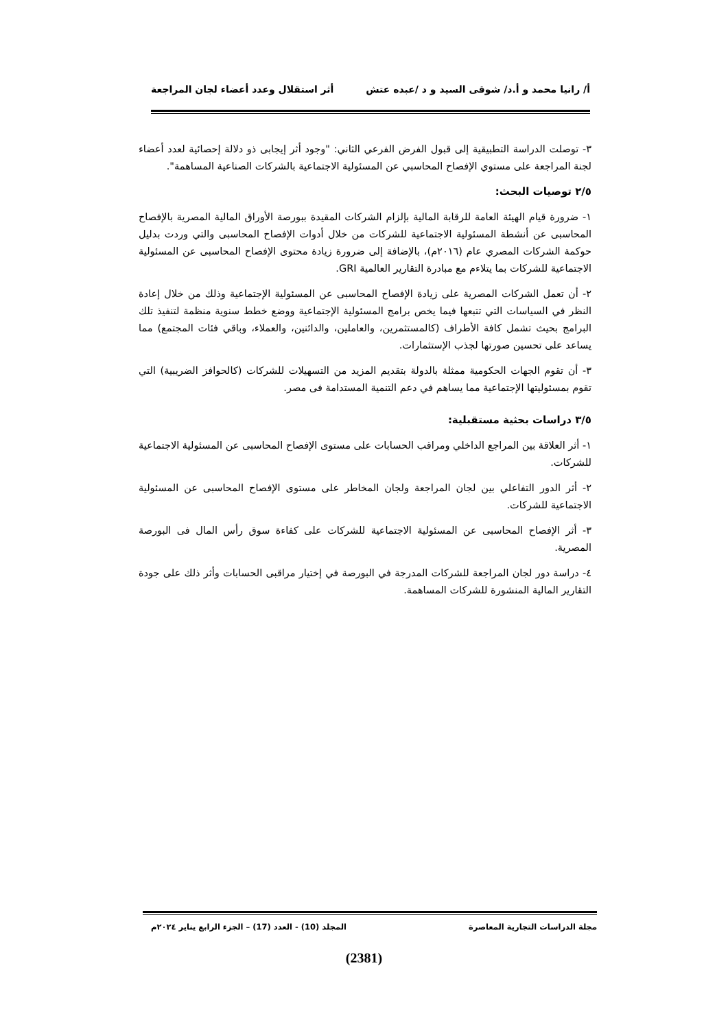أ/ رانيا محمد و أ.د/ شوقى السيد و د /عبده عتش أثر استقلال وعدد أعضاء لجان المراجعة
٣- توصلت الدراسة التطبيقية إلى قبول الفرض الفرعي الثاني: "وجود أثر إيجابى ذو دلالة إحصائية لعدد أعضاء لجنة المراجعة على مستوي الإفصاح المحاسبي عن المسئولية الاجتماعية بالشركات الصناعية المساهمة".
٢/٥ توصيات البحث:
١- ضرورة قيام الهيئة العامة للرقابة المالية بإلزام الشركات المقيدة ببورصة الأوراق المالية المصرية بالإفصاح المحاسبى عن أنشطة المسئولية الاجتماعية للشركات من خلال أدوات الإفصاح المحاسبى والتي وردت بدليل حوكمة الشركات المصري عام (٢٠١٦م)، بالإضافة إلى ضرورة زيادة محتوى الإفصاح المحاسبى عن المسئولية الاجتماعية للشركات بما يتلاءم مع مبادرة التقارير العالمية GRI.
٢- أن تعمل الشركات المصرية على زيادة الإفصاح المحاسبى عن المسئولية الإجتماعية وذلك من خلال إعادة النظر في السياسات التي تتبعها فيما يخص برامج المسئولية الإجتماعية ووضع خطط سنوية منظمة لتنفيذ تلك البرامج بحيث تشمل كافة الأطراف (كالمستثمرين، والعاملين، والدائنين، والعملاء، وباقي فئات المجتمع) مما يساعد على تحسين صورتها لجذب الإستثمارات.
٣- أن تقوم الجهات الحكومية ممثلة بالدولة بتقديم المزيد من التسهيلات للشركات (كالحوافز الضريبية) التي تقوم بمسئوليتها الإجتماعية مما يساهم في دعم التنمية المستدامة فى مصر.
٣/٥ دراسات بحثية مستقبلية:
١- أثر العلاقة بين المراجع الداخلي ومراقب الحسابات على مستوى الإفصاح المحاسبى عن المسئولية الاجتماعية للشركات.
٢- أثر الدور التفاعلي بين لجان المراجعة ولجان المخاطر على مستوى الإفصاح المحاسبى عن المسئولية الاجتماعية للشركات.
٣- أثر الإفصاح المحاسبى عن المسئولية الاجتماعية للشركات على كفاءة سوق رأس المال فى البورصة المصرية.
٤- دراسة دور لجان المراجعة للشركات المدرجة في البورصة في إختيار مراقبى الحسابات وأثر ذلك على جودة التقارير المالية المنشورة للشركات المساهمة.
مجلة الدراسات التجارية المعاصرة المجلد (10) - العدد (17) – الجزء الرابع يناير ٢٠٢٤م
(2381)